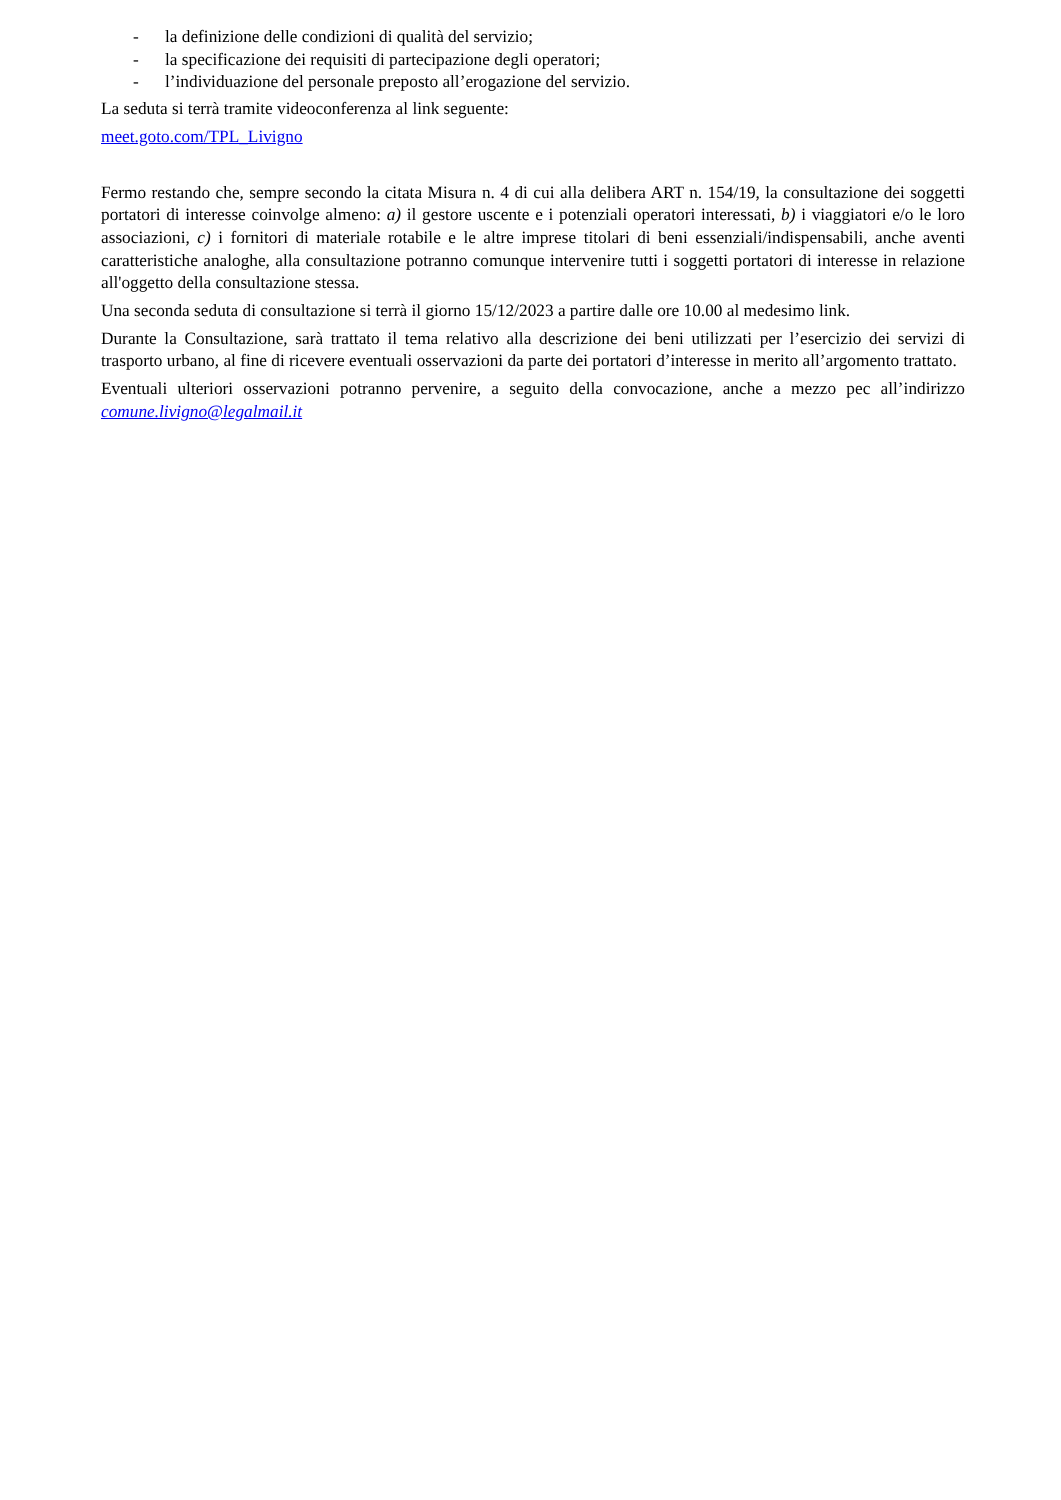- la definizione delle condizioni di qualità del servizio;
- la specificazione dei requisiti di partecipazione degli operatori;
- l’individuazione del personale preposto all’erogazione del servizio.
La seduta si terrà tramite videoconferenza al link seguente:
meet.goto.com/TPL_Livigno
Fermo restando che, sempre secondo la citata Misura n. 4 di cui alla delibera ART n. 154/19, la consultazione dei soggetti portatori di interesse coinvolge almeno: a) il gestore uscente e i potenziali operatori interessati, b) i viaggiatori e/o le loro associazioni, c) i fornitori di materiale rotabile e le altre imprese titolari di beni essenziali/indispensabili, anche aventi caratteristiche analoghe, alla consultazione potranno comunque intervenire tutti i soggetti portatori di interesse in relazione all'oggetto della consultazione stessa.
Una seconda seduta di consultazione si terrà il giorno 15/12/2023 a partire dalle ore 10.00 al medesimo link.
Durante la Consultazione, sarà trattato il tema relativo alla descrizione dei beni utilizzati per l’esercizio dei servizi di trasporto urbano, al fine di ricevere eventuali osservazioni da parte dei portatori d’interesse in merito all’argomento trattato.
Eventuali ulteriori osservazioni potranno pervenire, a seguito della convocazione, anche a mezzo pec all’indirizzo comune.livigno@legalmail.it